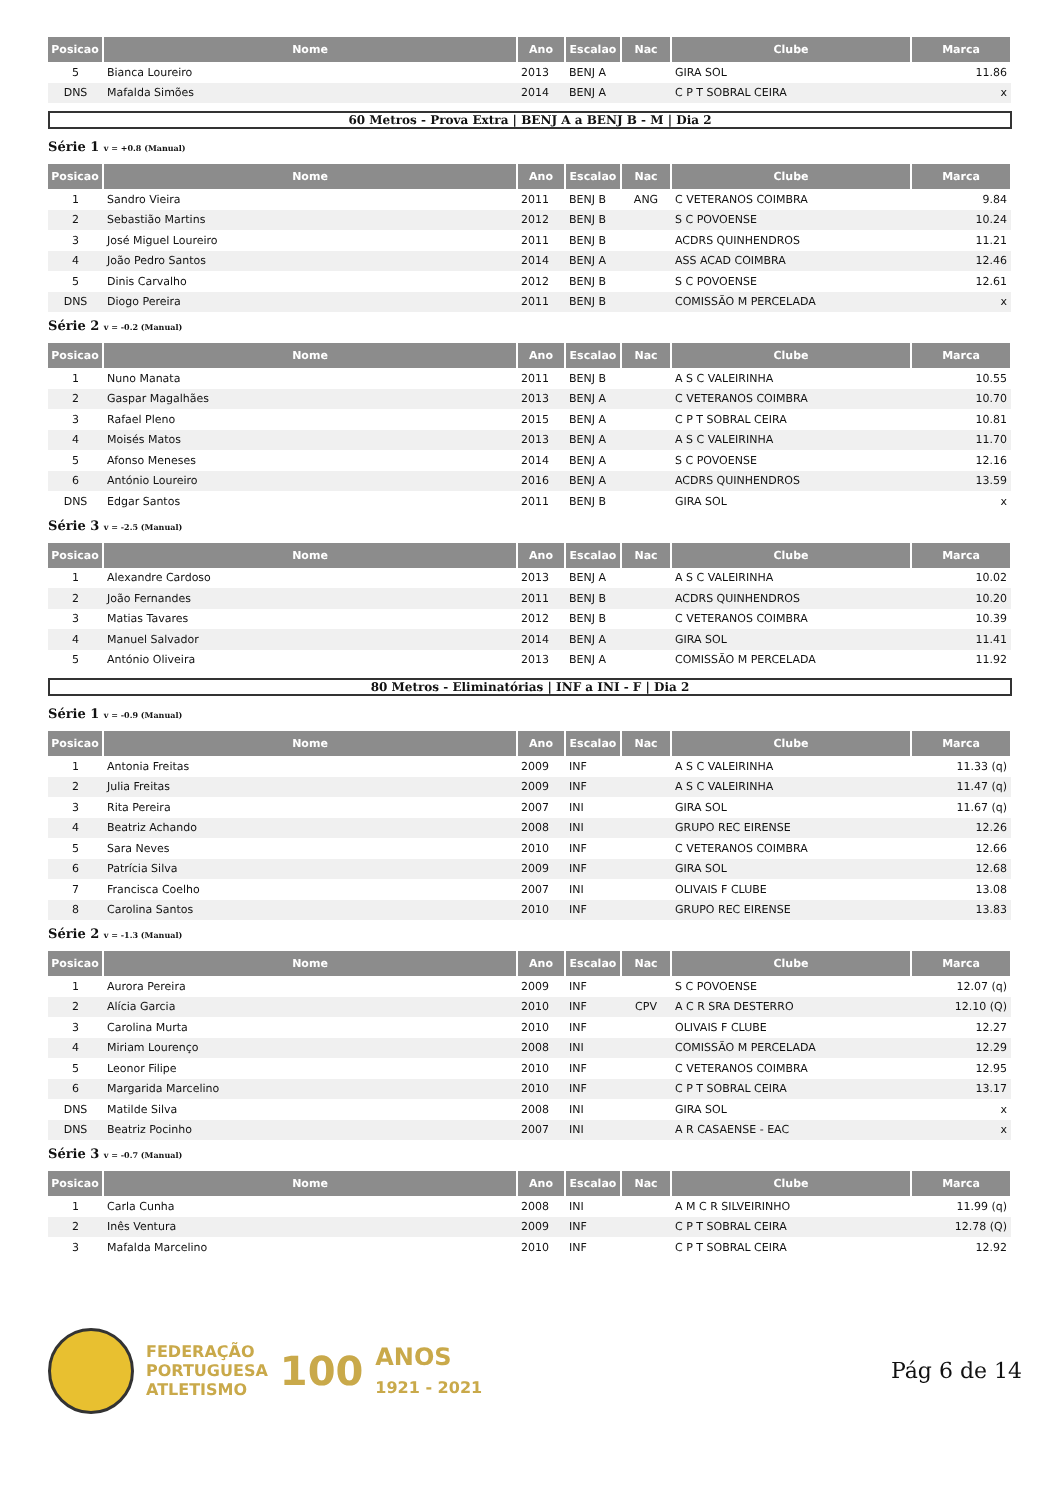| Posicao | Nome | Ano | Escalao | Nac | Clube | Marca |
| --- | --- | --- | --- | --- | --- | --- |
| 5 | Bianca Loureiro | 2013 | BENJ A | | GIRA SOL | 11.86 |
| DNS | Mafalda Simões | 2014 | BENJ A | | C P T SOBRAL CEIRA | x |
60 Metros - Prova Extra | BENJ A a BENJ B - M | Dia 2
Série 1 v = +0.8 (Manual)
| Posicao | Nome | Ano | Escalao | Nac | Clube | Marca |
| --- | --- | --- | --- | --- | --- | --- |
| 1 | Sandro Vieira | 2011 | BENJ B | ANG | C VETERANOS COIMBRA | 9.84 |
| 2 | Sebastião Martins | 2012 | BENJ B | | S C POVOENSE | 10.24 |
| 3 | José Miguel Loureiro | 2011 | BENJ B | | ACDRS QUINHENDROS | 11.21 |
| 4 | João Pedro Santos | 2014 | BENJ A | | ASS ACAD COIMBRA | 12.46 |
| 5 | Dinis Carvalho | 2012 | BENJ B | | S C POVOENSE | 12.61 |
| DNS | Diogo Pereira | 2011 | BENJ B | | COMISSÃO M PERCELADA | x |
Série 2 v = -0.2 (Manual)
| Posicao | Nome | Ano | Escalao | Nac | Clube | Marca |
| --- | --- | --- | --- | --- | --- | --- |
| 1 | Nuno Manata | 2011 | BENJ B | | A S C VALEIRINHA | 10.55 |
| 2 | Gaspar Magalhães | 2013 | BENJ A | | C VETERANOS COIMBRA | 10.70 |
| 3 | Rafael Pleno | 2015 | BENJ A | | C P T SOBRAL CEIRA | 10.81 |
| 4 | Moisés Matos | 2013 | BENJ A | | A S C VALEIRINHA | 11.70 |
| 5 | Afonso Meneses | 2014 | BENJ A | | S C POVOENSE | 12.16 |
| 6 | António Loureiro | 2016 | BENJ A | | ACDRS QUINHENDROS | 13.59 |
| DNS | Edgar Santos | 2011 | BENJ B | | GIRA SOL | x |
Série 3 v = -2.5 (Manual)
| Posicao | Nome | Ano | Escalao | Nac | Clube | Marca |
| --- | --- | --- | --- | --- | --- | --- |
| 1 | Alexandre Cardoso | 2013 | BENJ A | | A S C VALEIRINHA | 10.02 |
| 2 | João Fernandes | 2011 | BENJ B | | ACDRS QUINHENDROS | 10.20 |
| 3 | Matias Tavares | 2012 | BENJ B | | C VETERANOS COIMBRA | 10.39 |
| 4 | Manuel Salvador | 2014 | BENJ A | | GIRA SOL | 11.41 |
| 5 | António Oliveira | 2013 | BENJ A | | COMISSÃO M PERCELADA | 11.92 |
80 Metros - Eliminatórias | INF a INI - F | Dia 2
Série 1 v = -0.9 (Manual)
| Posicao | Nome | Ano | Escalao | Nac | Clube | Marca |
| --- | --- | --- | --- | --- | --- | --- |
| 1 | Antonia Freitas | 2009 | INF | | A S C VALEIRINHA | 11.33 (q) |
| 2 | Julia Freitas | 2009 | INF | | A S C VALEIRINHA | 11.47 (q) |
| 3 | Rita Pereira | 2007 | INI | | GIRA SOL | 11.67 (q) |
| 4 | Beatriz Achando | 2008 | INI | | GRUPO REC EIRENSE | 12.26 |
| 5 | Sara Neves | 2010 | INF | | C VETERANOS COIMBRA | 12.66 |
| 6 | Patrícia Silva | 2009 | INF | | GIRA SOL | 12.68 |
| 7 | Francisca Coelho | 2007 | INI | | OLIVAIS F CLUBE | 13.08 |
| 8 | Carolina Santos | 2010 | INF | | GRUPO REC EIRENSE | 13.83 |
Série 2 v = -1.3 (Manual)
| Posicao | Nome | Ano | Escalao | Nac | Clube | Marca |
| --- | --- | --- | --- | --- | --- | --- |
| 1 | Aurora Pereira | 2009 | INF | | S C POVOENSE | 12.07 (q) |
| 2 | Alícia Garcia | 2010 | INF | CPV | A C R SRA DESTERRO | 12.10 (Q) |
| 3 | Carolina Murta | 2010 | INF | | OLIVAIS F CLUBE | 12.27 |
| 4 | Miriam Lourenço | 2008 | INI | | COMISSÃO M PERCELADA | 12.29 |
| 5 | Leonor Filipe | 2010 | INF | | C VETERANOS COIMBRA | 12.95 |
| 6 | Margarida Marcelino | 2010 | INF | | C P T SOBRAL CEIRA | 13.17 |
| DNS | Matilde Silva | 2008 | INI | | GIRA SOL | x |
| DNS | Beatriz Pocinho | 2007 | INI | | A R CASAENSE - EAC | x |
Série 3 v = -0.7 (Manual)
| Posicao | Nome | Ano | Escalao | Nac | Clube | Marca |
| --- | --- | --- | --- | --- | --- | --- |
| 1 | Carla Cunha | 2008 | INI | | A M C R SILVEIRINHO | 11.99 (q) |
| 2 | Inês Ventura | 2009 | INF | | C P T SOBRAL CEIRA | 12.78 (Q) |
| 3 | Mafalda Marcelino | 2010 | INF | | C P T SOBRAL CEIRA | 12.92 |
FEDERAÇÃO
PORTUGUESA
ATLETISMO
100
ANOS
1921 - 2021
Pág 6 de 14